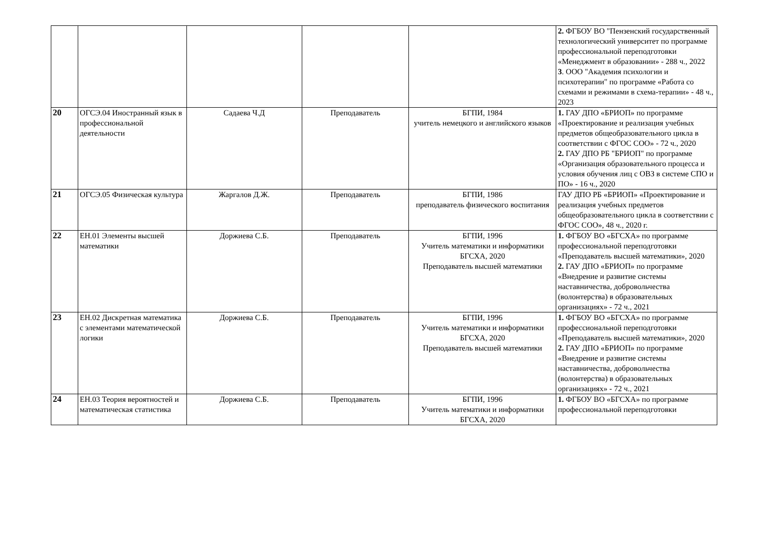| | | | | | 2. ФГБОУ ВО "Пензенский государственный технологический университет по программе профессиональной переподготовки «Менеджмент в образовании» - 288 ч., 2022 3 . ООО "Академия психологии и психотерапии" по программе «Работа со схемами и режимами в схема-терапии» - 48 ч., 2023 |
| 20 | ОГСЭ.04 Иностранный язык в профессиональной деятельности | Садаева Ч.Д | Преподаватель | БГПИ, 1984 учитель немецкого и английского языков | 1. ГАУ ДПО «БРИОП» по программе «Проектирование и реализация учебных предметов общеобразовательного цикла в соответствии с ФГОС СОО» - 72 ч., 2020 2. ГАУ ДПО РБ "БРИОП" по программе «Организация образовательного процесса и условия обучения лиц с ОВЗ в системе СПО и ПО» - 16 ч., 2020 |
| 21 | ОГСЭ.05 Физическая культура | Жаргалов Д.Ж. | Преподаватель | БГПИ, 1986 преподаватель физического воспитания | ГАУ ДПО РБ «БРИОП» «Проектирование и реализация учебных предметов общеобразовательного цикла в соответствии с ФГОС СОО», 48 ч., 2020 г. |
| 22 | ЕН.01 Элементы высшей математики | Доржиева С.Б. | Преподаватель | БГПИ, 1996 Учитель математики и информатики БГСХА, 2020 Преподаватель высшей математики | 1. ФГБОУ ВО «БГСХА» по программе профессиональной переподготовки «Преподаватель высшей математики», 2020 2. ГАУ ДПО «БРИОП» по программе «Внедрение и развитие системы наставничества, добровольчества (волонтерства) в образовательных организациях» - 72 ч., 2021 |
| 23 | ЕН.02 Дискретная математика с элементами математической логики | Доржиева С.Б. | Преподаватель | БГПИ, 1996 Учитель математики и информатики БГСХА, 2020 Преподаватель высшей математики | 1. ФГБОУ ВО «БГСХА» по программе профессиональной переподготовки «Преподаватель высшей математики», 2020 2. ГАУ ДПО «БРИОП» по программе «Внедрение и развитие системы наставничества, добровольчества (волонтерства) в образовательных организациях» - 72 ч., 2021 |
| 24 | ЕН.03 Теория вероятностей и математическая статистика | Доржиева С.Б. | Преподаватель | БГПИ, 1996 Учитель математики и информатики БГСХА, 2020 | 1. ФГБОУ ВО «БГСХА» по программе профессиональной переподготовки |